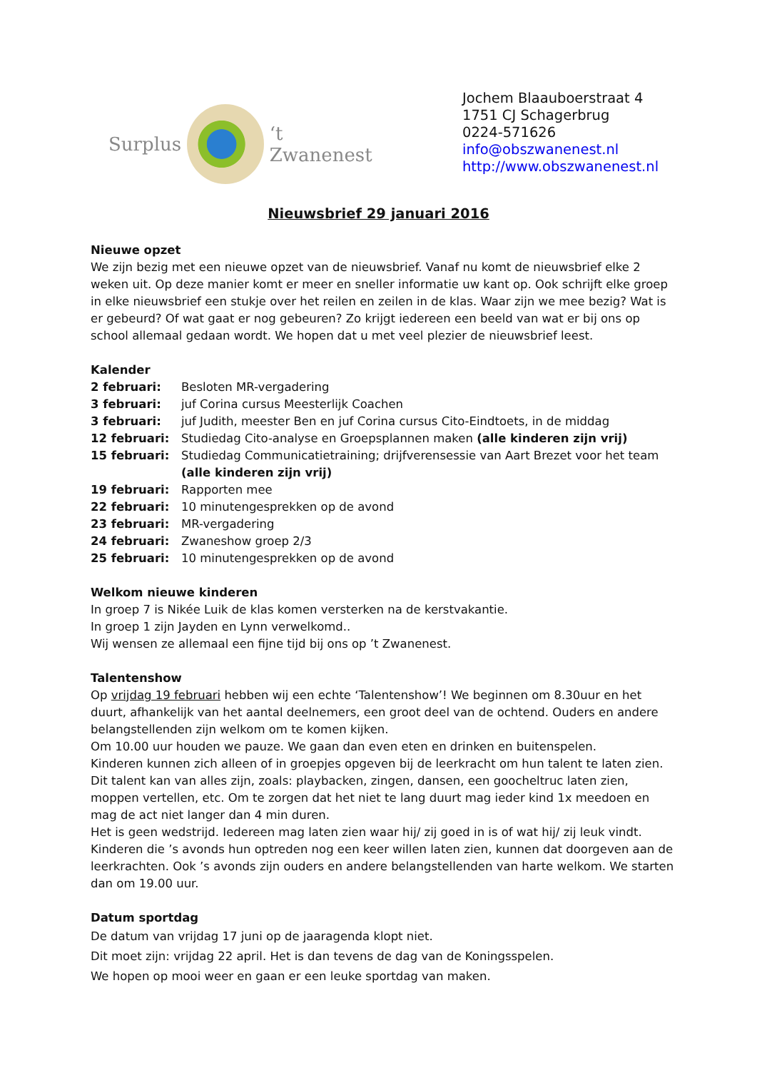Surplus ‘t Zwanenest
Jochem Blaauboerstraat 4
1751 CJ Schagerbrug
0224-571626
info@obszwanenest.nl
http://www.obszwanenest.nl
Nieuwsbrief 29 januari 2016
Nieuwe opzet
We zijn bezig met een nieuwe opzet van de nieuwsbrief. Vanaf nu komt de nieuwsbrief elke 2 weken uit. Op deze manier komt er meer en sneller informatie uw kant op. Ook schrijft elke groep in elke nieuwsbrief een stukje over het reilen en zeilen in de klas. Waar zijn we mee bezig? Wat is er gebeurd? Of wat gaat er nog gebeuren? Zo krijgt iedereen een beeld van wat er bij ons op school allemaal gedaan wordt. We hopen dat u met veel plezier de nieuwsbrief leest.
Kalender
| 2 februari: | Besloten MR-vergadering |
| 3 februari: | juf Corina cursus Meesterlijk Coachen |
| 3 februari: | juf Judith, meester Ben en juf Corina cursus Cito-Eindtoets, in de middag |
| 12 februari: | Studiedag Cito-analyse en Groepsplannen maken (alle kinderen zijn vrij) |
| 15 februari: | Studiedag Communicatietraining; drijfverensessie van Aart Brezet voor het team (alle kinderen zijn vrij) |
| 19 februari: | Rapporten mee |
| 22 februari: | 10 minutengesprekken op de avond |
| 23 februari: | MR-vergadering |
| 24 februari: | Zwaneshow groep 2/3 |
| 25 februari: | 10 minutengesprekken op de avond |
Welkom nieuwe kinderen
In groep 7 is Nikée Luik de klas komen versterken na de kerstvakantie.
In groep 1 zijn Jayden en Lynn verwelkomd..
Wij wensen ze allemaal een fijne tijd bij ons op ’t Zwanenest.
Talentenshow
Op vrijdag 19 februari hebben wij een echte ‘Talentenshow’! We beginnen om 8.30uur en het duurt, afhankelijk van het aantal deelnemers, een groot deel van de ochtend. Ouders en andere belangstellenden zijn welkom om te komen kijken.
Om 10.00 uur houden we pauze. We gaan dan even eten en drinken en buitenspelen.
Kinderen kunnen zich alleen of in groepjes opgeven bij de leerkracht om hun talent te laten zien. Dit talent kan van alles zijn, zoals: playbacken, zingen, dansen, een goocheltruc laten zien, moppen vertellen, etc. Om te zorgen dat het niet te lang duurt mag ieder kind 1x meedoen en mag de act niet langer dan 4 min duren.
Het is geen wedstrijd. Iedereen mag laten zien waar hij/ zij goed in is of wat hij/ zij leuk vindt.
Kinderen die ’s avonds hun optreden nog een keer willen laten zien, kunnen dat doorgeven aan de leerkrachten. Ook ’s avonds zijn ouders en andere belangstellenden van harte welkom. We starten dan om 19.00 uur.
Datum sportdag
De datum van vrijdag 17 juni op de jaaragenda klopt niet.
Dit moet zijn: vrijdag 22 april. Het is dan tevens de dag van de Koningsspelen.
We hopen op mooi weer en gaan er een leuke sportdag van maken.